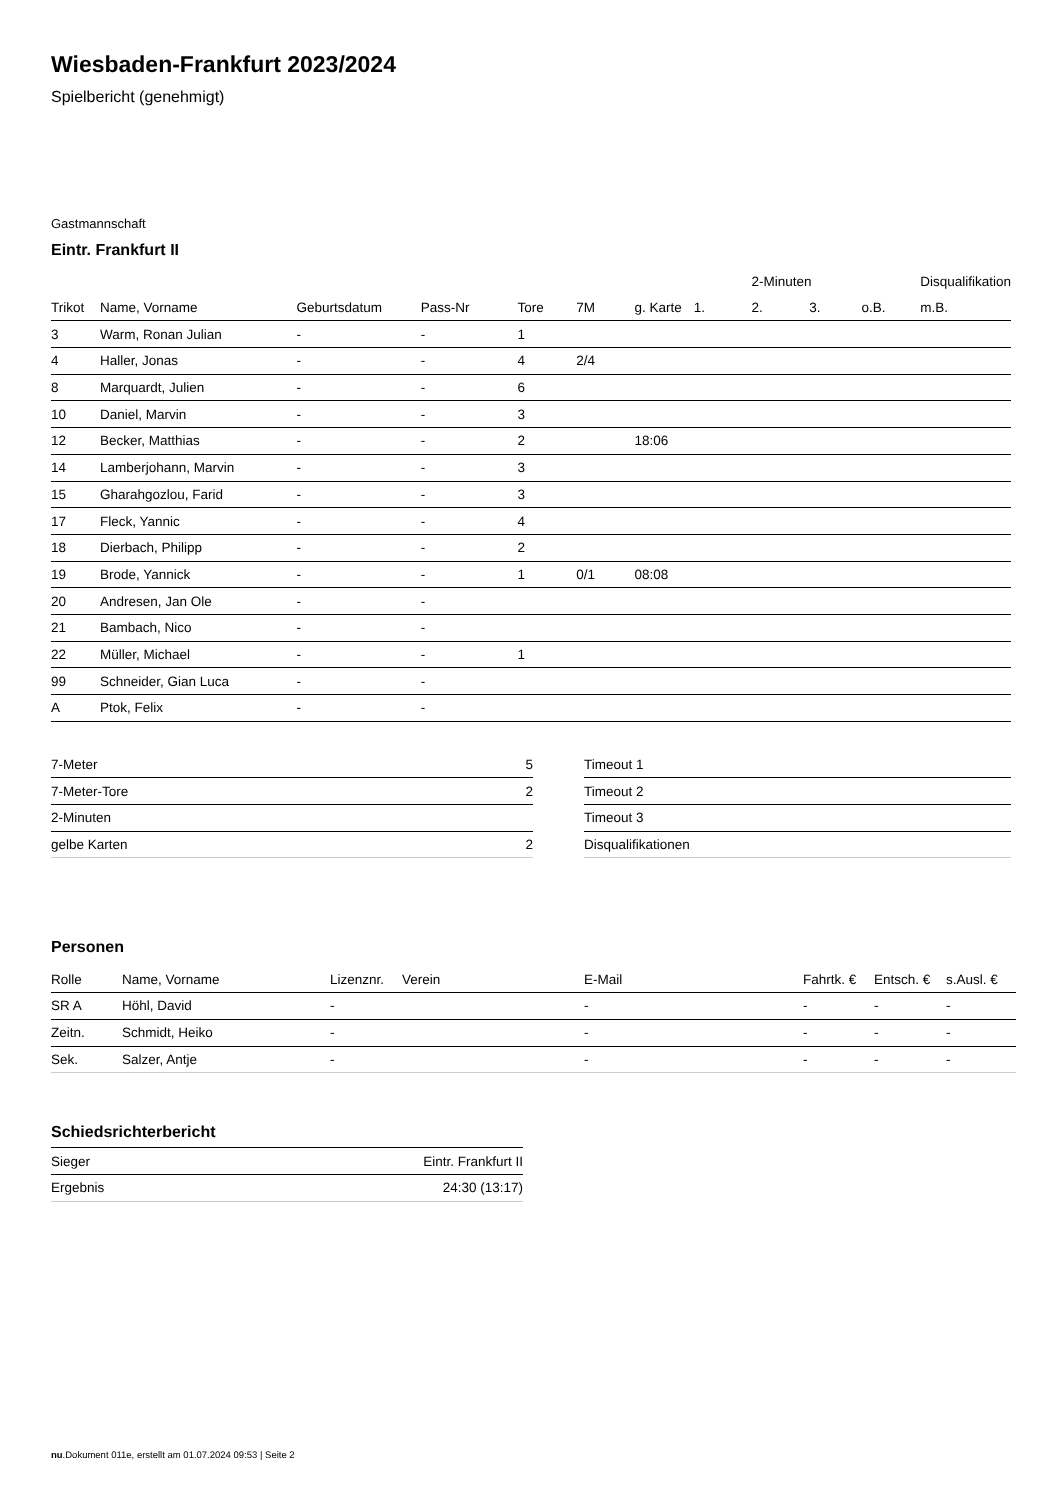Wiesbaden-Frankfurt 2023/2024
Spielbericht (genehmigt)
Gastmannschaft
Eintr. Frankfurt II
| | | | | | | | | 2-Minuten | | | Disqualifikation |
| --- | --- | --- | --- | --- | --- | --- | --- | --- | --- | --- | --- |
| Trikot | Name, Vorname | Geburtsdatum | Pass-Nr | Tore | 7M | g. Karte | 1. | 2. | 3. | o.B. | m.B. |
| 3 | Warm, Ronan Julian | - | - | 1 | | | | | | | |
| 4 | Haller, Jonas | - | - | 4 | 2/4 | | | | | | |
| 8 | Marquardt, Julien | - | - | 6 | | | | | | | |
| 10 | Daniel, Marvin | - | - | 3 | | | | | | | |
| 12 | Becker, Matthias | - | - | 2 | | 18:06 | | | | | |
| 14 | Lamberjohann, Marvin | - | - | 3 | | | | | | | |
| 15 | Gharahgozlou, Farid | - | - | 3 | | | | | | | |
| 17 | Fleck, Yannic | - | - | 4 | | | | | | | |
| 18 | Dierbach, Philipp | - | - | 2 | | | | | | | |
| 19 | Brode, Yannick | - | - | 1 | 0/1 | 08:08 | | | | | |
| 20 | Andresen, Jan Ole | - | - | | | | | | | | |
| 21 | Bambach, Nico | - | - | | | | | | | | |
| 22 | Müller, Michael | - | - | 1 | | | | | | | |
| 99 | Schneider, Gian Luca | - | - | | | | | | | | |
| A | Ptok, Felix | - | - | | | | | | | | |
| 7-Meter | 5 |
| 7-Meter-Tore | 2 |
| 2-Minuten | |
| gelbe Karten | 2 |
| Timeout 1 |
| Timeout 2 |
| Timeout 3 |
| Disqualifikationen |
Personen
| Rolle | Name, Vorname | Lizenznr. | Verein | E-Mail | Fahrtk. € | Entsch. € | s.Ausl. € |
| --- | --- | --- | --- | --- | --- | --- | --- |
| SR A | Höhl, David | - | | - | - | - | - |
| Zeitn. | Schmidt, Heiko | - | | - | - | - | - |
| Sek. | Salzer, Antje | - | | - | - | - | - |
Schiedsrichterbericht
| Sieger | Eintr. Frankfurt II |
| Ergebnis | 24:30 (13:17) |
nu.Dokument 011e, erstellt am 01.07.2024 09:53 | Seite 2